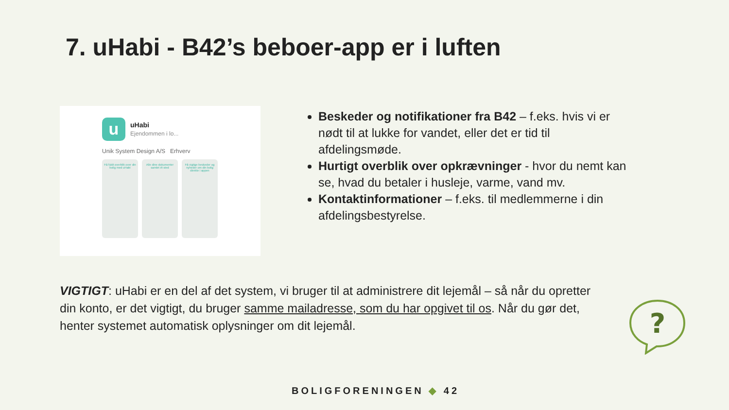7. uHabi - B42’s beboer-app er i luften
u
uHabi
Ejendommen i lo...
Unik System Design A/S Erhverv
Få fuldt overblik over din bolig med uHabi
Alle dine dokumenter samlet ét sted
Få vigtige beskeder og nyheder om din bolig direkte i appen
Beskeder og notifikationer fra B42 – f.eks. hvis vi er nødt til at lukke for vandet, eller det er tid til afdelingsmøde.
Hurtigt overblik over opkrævninger - hvor du nemt kan se, hvad du betaler i husleje, varme, vand mv.
Kontaktinformationer – f.eks. til medlemmerne i din afdelingsbestyrelse.
VIGTIGT: uHabi er en del af det system, vi bruger til at administrere dit lejemål – så når du opretter din konto, er det vigtigt, du bruger samme mailadresse, som du har opgivet til os. Når du gør det, henter systemet automatisk oplysninger om dit lejemål.
?
BOLIGFORENINGEN ◆ 42